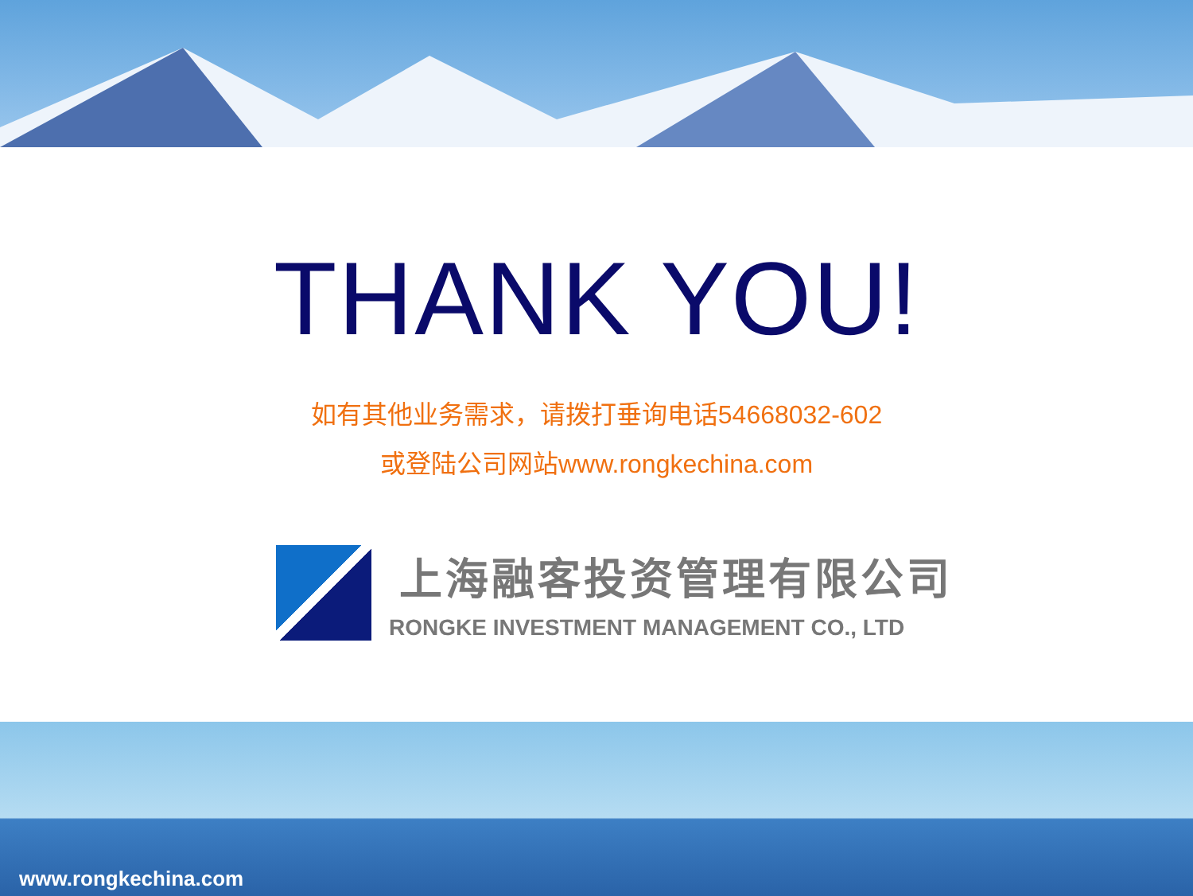THANK YOU!
如有其他业务需求，请拨打垂询电话54668032-602
或登陆公司网站www.rongkechina.com
上海融客投资管理有限公司
RONGKE INVESTMENT MANAGEMENT CO., LTD
www.rongkechina.com